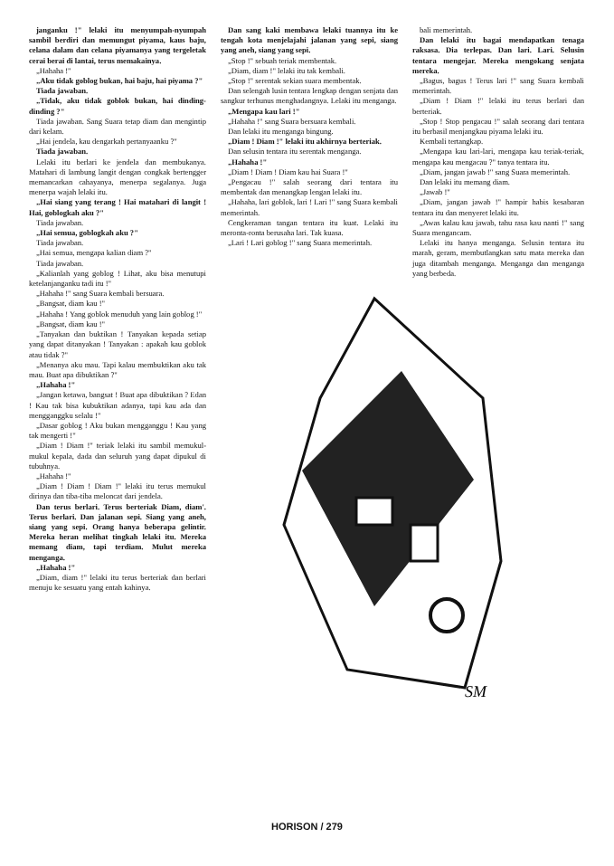janganku !" lelaki itu menyumpah-nyumpah sambil berdiri dan memungut piyama, kaus baju, celana dalam dan celana piyamanya yang tergeletak cerai berai di lantai, terus memakainya.
„Hahaha !"
„Aku tidak goblog bukan, hai baju, hai piyama ?"
Tiada jawaban.
„Tidak, aku tidak goblok bukan, hai dinding-dinding ?"
Tiada jawaban. Sang Suara tetap diam dan mengintip dari kelam.
„Hai jendela, kau dengarkah pertanyaanku ?"
Tiada jawaban.
Lelaki itu berlari ke jendela dan membukanya. Matahari di lambung langit dengan congkak bertengger memancarkan cahayanya, menerpa segalanya. Juga menerpa wajah lelaki itu.
„Hai siang yang terang ! Hai matahari di langit ! Hai, goblogkah aku ?"
Tiada jawaban.
„Hai semua, goblogkah aku ?"
Tiada jawaban.
„Hai semua, mengapa kalian diam ?"
Tiada jawaban.
„Kalianlah yang goblog ! Lihat, aku bisa menutupi ketelanjanganku tadi itu !"
„Hahaha !" sang Suara kembali bersuara.
„Bangsat, diam kau !"
„Hahaha ! Yang goblok menuduh yang lain goblog !"
„Bangsat, diam kau !"
„Tanyakan dan buktikan ! Tanyakan kepada setiap yang dapat ditanyakan ! Tanyakan : apakah kau goblok atau tidak ?"
„Menanya aku mau. Tapi kalau membuktikan aku tak mau. Buat apa dibuktikan ?"
„Hahaha !"
„Jangan ketawa, bangsat ! Buat apa dibuktikan ? Edan ! Kau tak bisa kubuktikan adanya, tapi kau ada dan mengganggku selalu !"
„Dasar goblog ! Aku bukan mengganggu ! Kau yang tak mengerti !"
„Diam ! Diam !" teriak lelaki itu sambil memukul-mukul kepala, dada dan seluruh yang dapat dipukul di tubuhnya.
„Hahaha !"
„Diam ! Diam ! Diam !" lelaki itu terus memukul dirinya dan tiba-tiba meloncat dari jendela.
Dan terus berlari. Terus berteriak Diam, diam'. Terus berlari. Dan jalanan sepi. Siang yang aneh, siang yang sepi. Orang hanya beberapa gelintir. Mereka heran melihat tingkah lelaki itu. Mereka memang diam, tapi terdiam. Mulut mereka menganga.
„Hahaha !"
„Diam, diam !" lelaki itu terus berteriak dan berlari menuju ke sesuatu yang entah kahinya.
Dan sang kaki membawa lelaki tuannya itu ke tengah kota menjelajahi jalanan yang sepi, siang yang aneh, siang yang sepi.
„Stop !" sebuah teriak membentak.
„Diam, diam !" lelaki itu tak kembali.
„Stop !" serentak sekian suara membentak.
Dan selengah lusin tentara lengkap dengan senjata dan sangkur terhunus menghadangnya. Lelaki itu menganga.
„Mengapa kau lari !"
„Hahaha !" sang Suara bersuara kembali.
Dan lelaki itu menganga bingung.
„Diam ! Diam !" lelaki itu akhirnya berteriak.
Dan selusin tentara itu serentak menganga.
„Hahaha !"
„Diam ! Diam ! Diam kau hai Suara !"
„Pengacau !" salah seorang dari tentara itu membentak dan menangkap lengan lelaki itu.
„Hahaha, lari goblok, lari ! Lari !" sang Suara kembali memerintah.
Cengkeraman tangan tentara itu kuat. Lelaki itu meronta-ronta berusaha lari. Tak kuasa.
„Lari ! Lari goblog !" sang Suara memerintah.
bali memerintah.
Dan lelaki itu bagai mendapatkan tenaga raksasa. Dia terlepas. Dan lari. Lari. Selusin tentara mengejar. Mereka mengokang senjata mereka.
„Bagus, bagus ! Terus lari !" sang Suara kembali memerintah.
„Diam ! Diam !" lelaki itu terus berlari dan berteriak.
„Stop ! Stop pengacau !" salah seorang dari tentara itu berbasil menjangkau piyama lelaki itu.
Kembali tertangkap.
„Mengapa kau lari-lari, mengapa kau teriak-teriak, mengapa kau mengacau ?" tanya tentara itu.
„Diam, jangan jawab !" sang Suara memerintah.
Dan lelaki itu memang diam.
„Jawab !"
„Diam, jangan jawab !" hampir habis kesabaran tentara itu dan menyeret lelaki itu.
„Awas kalau kau jawab, tahu rasa kau nanti !" sang Suara mengancam.
Lelaki itu hanya menganga. Selusin tentara itu marah, geram, membutlangkan satu mata mereka dan juga ditambah menganga. Menganga dan menganga yang berbeda.
SM
HORISON / 279